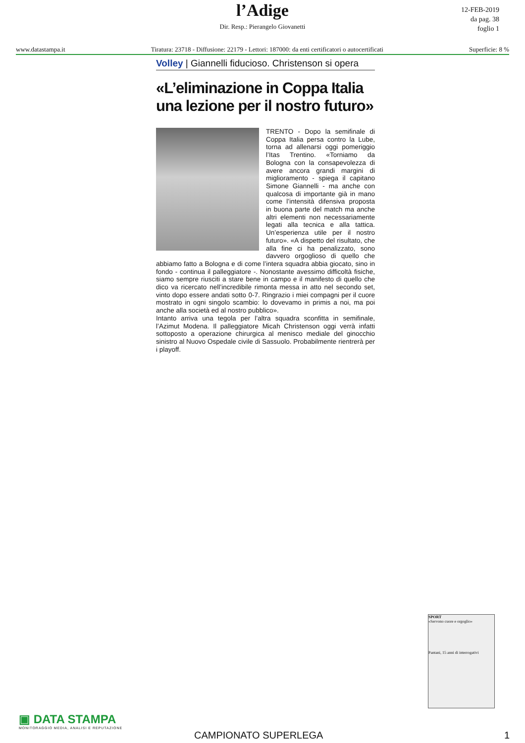l’Adige
12-FEB-2019
da pag. 38
foglio 1
Dir. Resp.: Pierangelo Giovanetti
www.datastampa.it Tiratura: 23718 - Diffusione: 22179 - Lettori: 187000: da enti certificatori o autocertificati Superficie: 8 %
Volley | Giannelli fiducioso. Christenson si opera
«L’eliminazione in Coppa Italia una lezione per il nostro futuro»
TRENTO - Dopo la semifinale di Coppa Italia persa contro la Lube, torna ad allenarsi oggi pomeriggio l’Itas Trentino. «Torniamo da Bologna con la consapevolezza di avere ancora grandi margini di miglioramento - spiega il capitano Simone Giannelli - ma anche con qualcosa di importante già in mano come l’intensità difensiva proposta in buona parte del match ma anche altri elementi non necessariamente legati alla tecnica e alla tattica. Un’esperienza utile per il nostro futuro». «A dispetto del risultato, che alla fine ci ha penalizzato, sono davvero orgoglioso di quello che abbiamo fatto a Bologna e di come l’intera squadra abbia giocato, sino in fondo - continua il palleggiatore -. Nonostante avessimo difficoltà fisiche, siamo sempre riusciti a stare bene in campo e il manifesto di quello che dico va ricercato nell’incredibile rimonta messa in atto nel secondo set, vinto dopo essere andati sotto 0-7. Ringrazio i miei compagni per il cuore mostrato in ogni singolo scambio: lo dovevamo in primis a noi, ma poi anche alla società ed al nostro pubblico».
Intanto arriva una tegola per l’altra squadra sconfitta in semifinale, l’Azimut Modena. Il palleggiatore Micah Christenson oggi verrà infatti sottoposto a operazione chirurgica al menisco mediale del ginocchio sinistro al Nuovo Ospedale civile di Sassuolo. Probabilmente rientrerà per i playoff.
SPORT
«Servono cuore e orgoglio»
Pantani, 15 anni di interrogativi
▣ DATA STAMPA
MONITORAGGIO MEDIA, ANALISI E REPUTAZIONE
CAMPIONATO SUPERLEGA 1